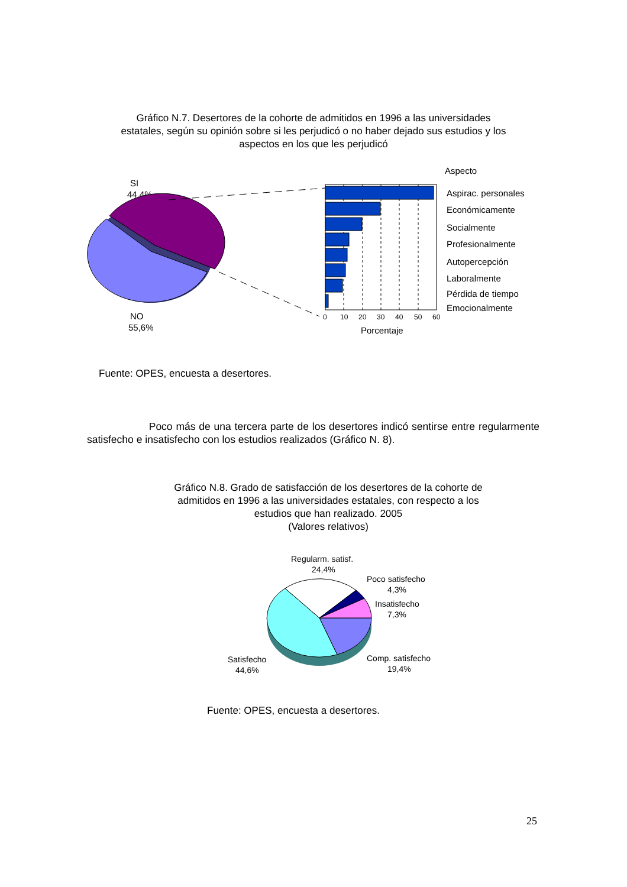Gráfico N.7. Desertores de la cohorte de admitidos en 1996 a las universidades estatales, según su opinión sobre si les perjudicó o no haber dejado sus estudios y los aspectos en los que les perjudicó
SI
44,4%
NO
55,6%
0
10
20
30
40
50
60
Porcentaje
Aspecto
Aspirac. personales
Económicamente
Socialmente
Profesionalmente
Autopercepción
Laboralmente
Pérdida de tiempo
Emocionalmente
Fuente: OPES, encuesta a desertores.
Poco más de una tercera parte de los desertores indicó sentirse entre regularmente satisfecho e insatisfecho con los estudios realizados (Gráfico N. 8).
Gráfico N.8. Grado de satisfacción de los desertores de la cohorte de admitidos en 1996 a las universidades estatales, con respecto a los estudios que han realizado. 2005
(Valores relativos)
Regularm. satisf.
24,4%
Poco satisfecho
4,3%
Insatisfecho
7,3%
Satisfecho
44,6%
Comp. satisfecho
19,4%
Fuente: OPES, encuesta a desertores.
25